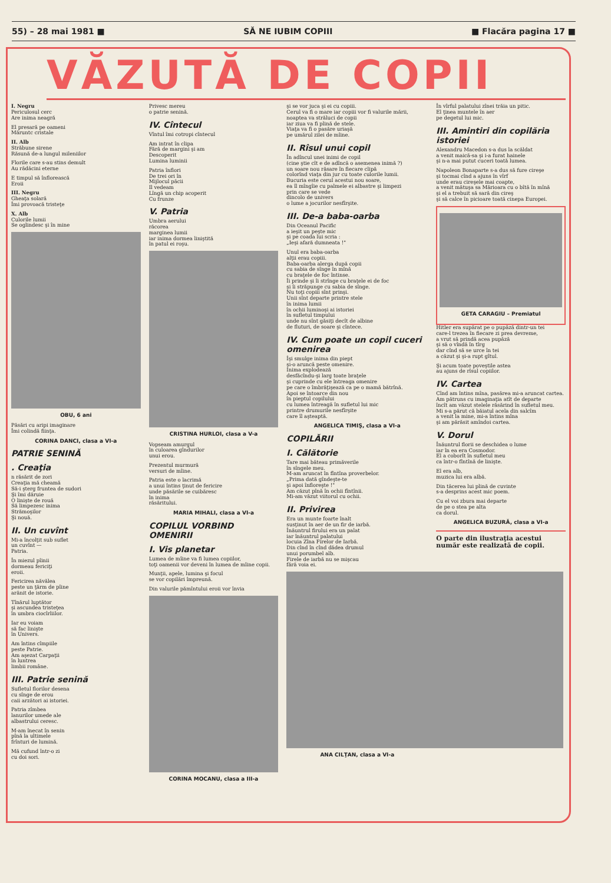55) – 28 mai 1981 ■ SĂ NE IUBIM COPIII ■ Flacăra pagina 17 ■
VĂZUTĂ DE COPII
I. Negru
Periculosul cerc
Are inima neagră
El presară pe oameni
Măruntc cristale
II. Alb
Străbune sirene
Răsună de-a lungul mileniilor
Florile care s-au stins demult
Au rădăcini eterne
E timpul să înflorească
Eroii
III. Negru
Gheaţa solară
Îmi provoacă tristeţe
X. Alb
Culorile lumii
Se oglindesc şi în mine
OBU, 6 ani
Păsări cu aripi imaginare
Îmi colindă fiinţa.
CORINA DANCI, clasa a VI-a
PATRIE SENINĂ
. Creaţia
n răsărit de zori
Creaţia mă cheamă
Să-i şterg fruntea de sudori
Şi îmi dăruie
O linişte de rouă
Să limpezesc inima
Strămoşilor
Şi nouă.
II. Un cuvînt
Mi-a încolţit sub suflet
un cuvînt —
Patria.
În miezul pîinii
dormeau fericiţi
eroii.
Fericirea năvălea
peste un ţărm de pîine
arănit de istorie.
Tînărul luptător
şi ascundea tristeţea
în umbra ciocîrliilor.
Iar eu voiam
să fac linişte
în Univers.
Am întins cîmpiile
peste Patrie.
Am aşezat Carpaţii
în luntrea
limbii române.
III. Patrie senină
Sufletul florilor desena
cu sînge de erou
caii arzători ai istoriei.
Patria zîmbea
lanurilor umede ale
albastrului ceresc.
M-am înecat în senin
pînă la ultimele
frînturi de lumină.
Mă cufund într-o zi
cu doi sori.
Privesc mereu
o patrie senină.
IV. Cîntecul
Vîntul îmi cotropi cîntecul
Am intrat în clipa
Fără de margini şi am
Descoperit
Lumina luminii
Patria înflori
De trei ori în
Mijlocul păcii
Il vedeam
Lîngă un chip acoperit
Cu frunze
V. Patria
Umbra aerului
răcorea
marginea lumii
iar inima dormea liniştită
în patul ei roşu.
CRISTINA HURLOI, clasa a V-a
Vopseam amurgul
în culoarea gîndurilor
unui erou.
Prezentul murmură
versuri de mîine.
Patria este o lacrimă
a unui întins ţinut de fericire
unde păsările se cuibăresc
în inima
răsăritului.
MARIA MIHALI, clasa a VI-a
COPILUL VORBIND OMENIRII
I. Vis planetar
Lumea de mîine va fi lumea copiilor,
toţi oamenii vor deveni în lumea de mîine copii.
Munţii, apele, lumina şi focul
se vor copilări împreună.
Din valurile pămîntului eroii vor învia
CORINA MOCANU, clasa a III-a
şi se vor juca şi ei cu copiii.
Cerul va fi o mare iar copiii vor fi valurile mării,
noaptea va străluci de copii
iar ziua va fi plină de stele.
Viaţa va fi o pasăre uriaşă
pe umărul zilei de mîine.
II. Rîsul unui copil
În adîncul unei inimi de copil
(cine ştie cît e de adîncă o asemenea inimă ?)
un soare nou răsare în fiecare clipă
colorînd viaţa din jur cu toate culorile lumii.
Bucuria este cerul acestui nou soare,
ea îl mîngîie cu palmele ei albastre şi limpezi
prin care se vede
dincolo de univers
o lume a jocurilor nesfîrşite.
III. De-a baba-oarba
Din Oceanul Pacific
a ieşit un peşte mic
şi pe coada lui scria :
„Ieşi afară dumneata !"
Unul era baba-oarba
alţii erau copiii.
Baba-oarba alerga după copii
cu sabia de sînge în mînă
cu braţele de foc întinse.
Îi prinde şi îi strînge cu braţele ei de foc
şi îi străpunge cu sabia de sînge.
Nu toţi copiii sînt prinşi.
Unii sînt departe printre stele
în inima lumii
în ochii luminoşi ai istoriei
în sufletul timpului
unde nu sînt găsiţi decît de albine
de fluturi, de soare şi cîntece.
IV. Cum poate un copil cuceri omenirea
Îşi smulge inima din piept
şi-o aruncă peste omenire.
Inima explodează
desfăcîndu-şi larg toate braţele
şi cuprinde cu ele întreaga omenire
pe care o îmbrăţişează ca pe o mamă bătrînă.
Apoi se întoarce din nou
în pieptul copilului
cu lumea întreagă în sufletul lui mic
printre drumurile nesfîrşite
care îl aşteaptă.
ANGELICA TIMIŞ, clasa a VI-a
COPILĂRII
I. Călătorie
Tare mai băteau primăverile
în sîngele meu.
M-am aruncat în fîntîna proverbelor.
„Prima dată gîndeşte-te
şi apoi înfloreşte !"
Am căzut pînă în ochii fîntînii.
Mi-am văzut viitorul cu ochii.
II. Privirea
Era un munte foarte înalt
susţinut în aer de un fir de iarbă.
Înăuntrul firului era un palat
iar înăuntrul palatului
locuia Zîna Firelor de Iarbă.
Din cînd în cînd dădea drumul
unui porumbel alb.
Firele de iarbă nu se mişcau
fără voia ei.
ANA CILŢAN, clasa a VI-a
În vîrful palatului zînei trăia un pitic.
El ţinea muntele în aer
pe degetul lui mic.
III. Amintiri din copilăria istoriei
Alexandru Macedon s-a dus la scăldat
a venit maică-sa şi i-a furat hainele
şi n-a mai putut cuceri toată lumea.
Napoleon Bonaparte s-a dus să fure cireşe
şi tocmai cînd a ajuns în vîrf
unde erau cireşele mai coapte,
a venit mătuşa sa Mărioara cu o bîtă în mînă
şi el a trebuit să sară din cireş
şi să calce în picioare toată cinepa Europei.
GETA CARAGIU – Premiatul
Hitler era supărat pe o pupăză dintr-un tei
care-l trezea în fiecare zi prea devreme,
a vrut să prindă acea pupăză
şi să o vîndă în tîrg
dar cînd să se urce în tei
a căzut şi şi-a rupt gîtul.
Şi acum toate poveştile astea
au ajuns de rîsul copiilor.
IV. Cartea
Cînd am întins mîna, pasărea mi-a aruncat cartea.
Am pătruns cu imaginaţia atît de departe
încît am văzut stelele răsărind în sufletul meu.
Mi s-a părut că băiatul acela din salcîm
a venit la mine, mi-a întins mîna
şi am părăsit amîndoi cartea.
V. Dorul
Înăuntrul florii se deschidea o lume
iar în ea era Cosmodor.
El a coborît în sufletul meu
ca într-o fîntînă de linişte.
El era alb,
muzica lui era albă.
Din tăcerea lui plină de cuvinte
s-a desprins acest mic poem.
Cu el voi zbura mai departe
de pe o stea pe alta
ca dorul.
ANGELICA BUZURĂ, clasa a VI-a
O parte din ilustraţia acestui număr este realizată de copii.